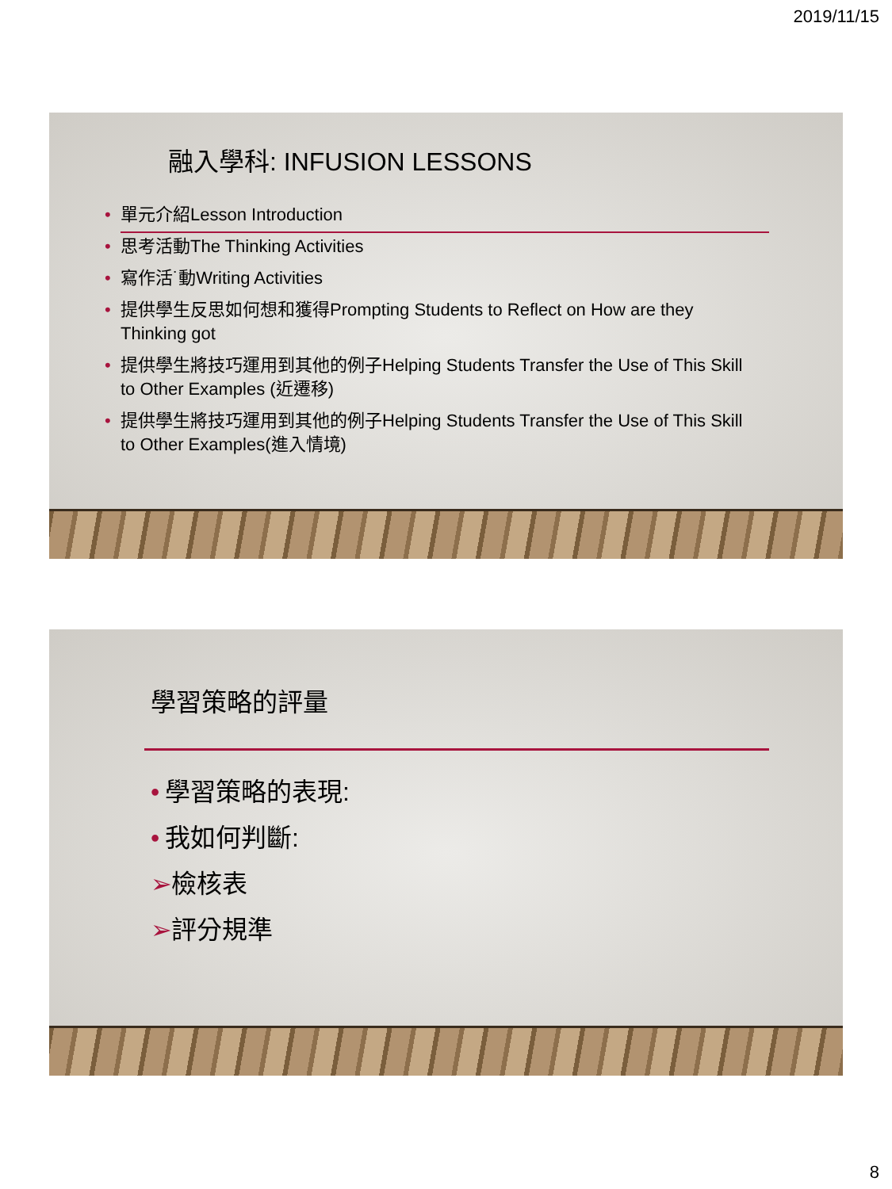2019/11/15
融入學科: INFUSION LESSONS
• 單元介紹Lesson Introduction
• 思考活動The Thinking Activities
• 寫作活˙動Writing Activities
• 提供學生反思如何想和獲得Prompting Students to Reflect on How are they Thinking got
• 提供學生將技巧運用到其他的例子Helping Students Transfer the Use of This Skill to Other Examples (近遷移)
• 提供學生將技巧運用到其他的例子Helping Students Transfer the Use of This Skill to Other Examples(進入情境)
學習策略的評量
• 學習策略的表現:
• 我如何判斷:
➢ 檢核表
➢ 評分規準
8